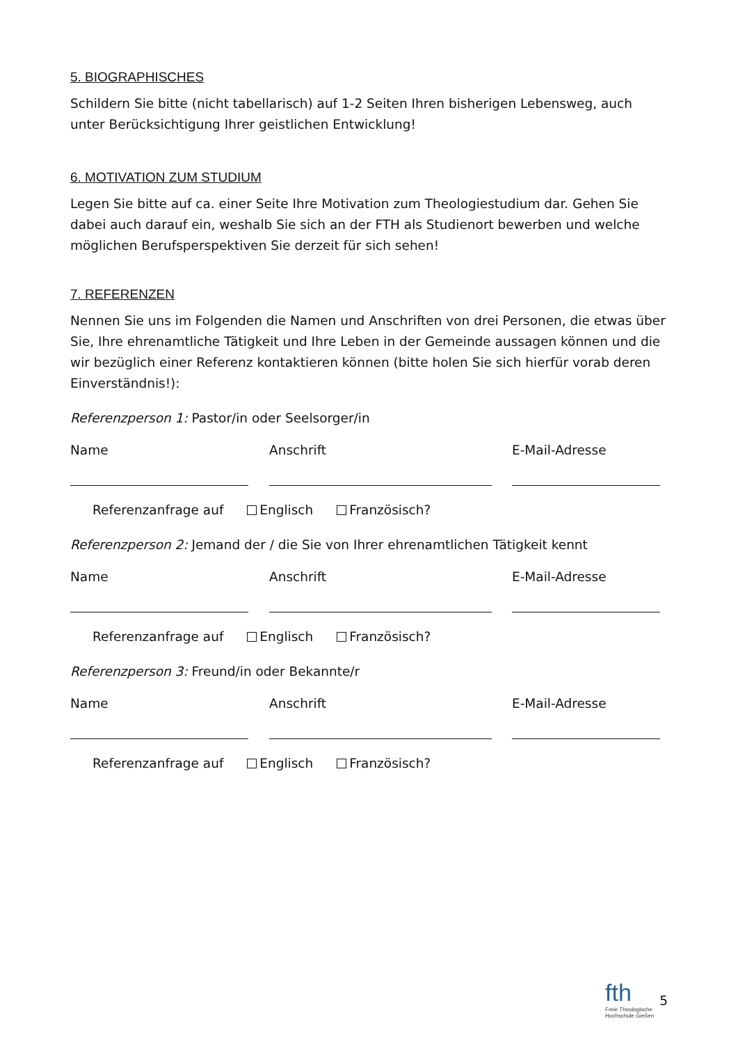5. BIOGRAPHISCHES
Schildern Sie bitte (nicht tabellarisch) auf 1-2 Seiten Ihren bisherigen Lebensweg, auch unter Berücksichtigung Ihrer geistlichen Entwicklung!
6. MOTIVATION ZUM STUDIUM
Legen Sie bitte auf ca. einer Seite Ihre Motivation zum Theologiestudium dar. Gehen Sie dabei auch darauf ein, weshalb Sie sich an der FTH als Studienort bewerben und welche möglichen Berufsperspektiven Sie derzeit für sich sehen!
7. REFERENZEN
Nennen Sie uns im Folgenden die Namen und Anschriften von drei Personen, die etwas über Sie, Ihre ehrenamtliche Tätigkeit und Ihre Leben in der Gemeinde aussagen können und die wir bezüglich einer Referenz kontaktieren können (bitte holen Sie sich hierfür vorab deren Einverständnis!):
Referenzperson 1: Pastor/in oder Seelsorger/in
Name Anschrift E-Mail-Adresse
Referenzanfrage auf Englisch Französisch?
Referenzperson 2: Jemand der / die Sie von Ihrer ehrenamtlichen Tätigkeit kennt
Name Anschrift E-Mail-Adresse
Referenzanfrage auf Englisch Französisch?
Referenzperson 3: Freund/in oder Bekannte/r
Name Anschrift E-Mail-Adresse
Referenzanfrage auf Englisch Französisch?
fth
Freie Theologische
Hochschule Gießen
5